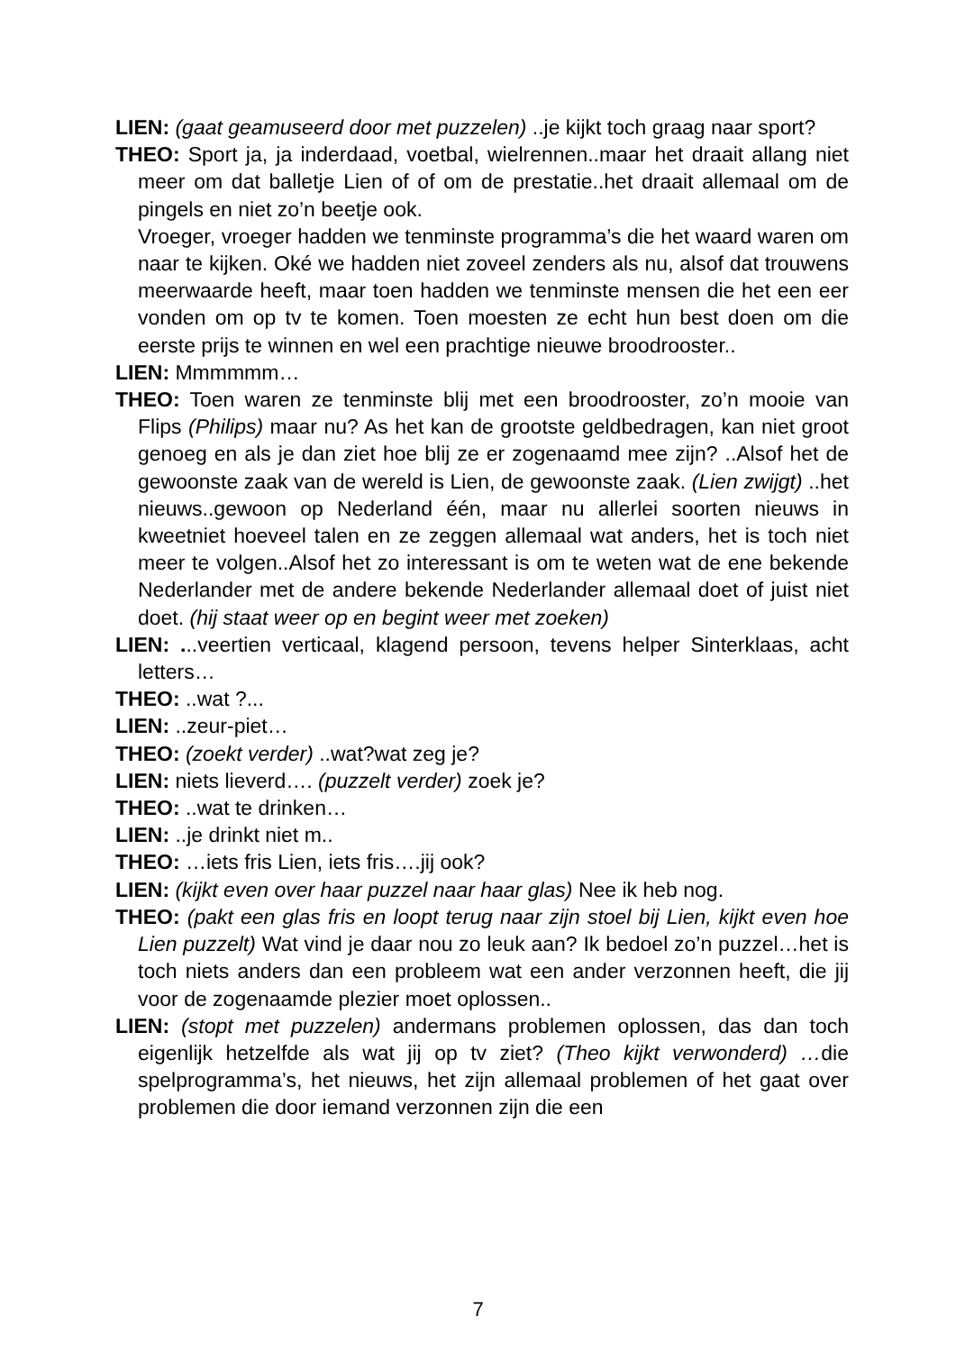LIEN: (gaat geamuseerd door met puzzelen) ..je kijkt toch graag naar sport?
THEO: Sport ja, ja inderdaad, voetbal, wielrennen..maar het draait allang niet meer om dat balletje Lien of of om de prestatie..het draait allemaal om de pingels en niet zo’n beetje ook.
Vroeger, vroeger hadden we tenminste programma’s die het waard waren om naar te kijken. Oké we hadden niet zoveel zenders als nu, alsof dat trouwens meerwaarde heeft, maar toen hadden we tenminste mensen die het een eer vonden om op tv te komen. Toen moesten ze echt hun best doen om die eerste prijs te winnen en wel een prachtige nieuwe broodrooster..
LIEN: Mmmmmm…
THEO: Toen waren ze tenminste blij met een broodrooster, zo’n mooie van Flips (Philips) maar nu? As het kan de grootste geldbedragen, kan niet groot genoeg en als je dan ziet hoe blij ze er zogenaamd mee zijn? ..Alsof het de gewoonste zaak van de wereld is Lien, de gewoonste zaak. (Lien zwijgt) ..het nieuws..gewoon op Nederland één, maar nu allerlei soorten nieuws in kweetniet hoeveel talen en ze zeggen allemaal wat anders, het is toch niet meer te volgen..Alsof het zo interessant is om te weten wat de ene bekende Nederlander met de andere bekende Nederlander allemaal doet of juist niet doet. (hij staat weer op en begint weer met zoeken)
LIEN: ...veertien verticaal, klagend persoon, tevens helper Sinterklaas, acht letters…
THEO: ..wat ?...
LIEN: ..zeur-piet…
THEO: (zoekt verder) ..wat?wat zeg je?
LIEN: niets lieverd…. (puzzelt verder) zoek je?
THEO: ..wat te drinken…
LIEN: ..je drinkt niet m..
THEO: …iets fris Lien, iets fris….jij ook?
LIEN: (kijkt even over haar puzzel naar haar glas) Nee ik heb nog.
THEO: (pakt een glas fris en loopt terug naar zijn stoel bij Lien, kijkt even hoe Lien puzzelt) Wat vind je daar nou zo leuk aan? Ik bedoel zo’n puzzel…het is toch niets anders dan een probleem wat een ander verzonnen heeft, die jij voor de zogenaamde plezier moet oplossen..
LIEN: (stopt met puzzelen) andermans problemen oplossen, das dan toch eigenlijk hetzelfde als wat jij op tv ziet? (Theo kijkt verwonderd) …die spelprogramma’s, het nieuws, het zijn allemaal problemen of het gaat over problemen die door iemand verzonnen zijn die een
7